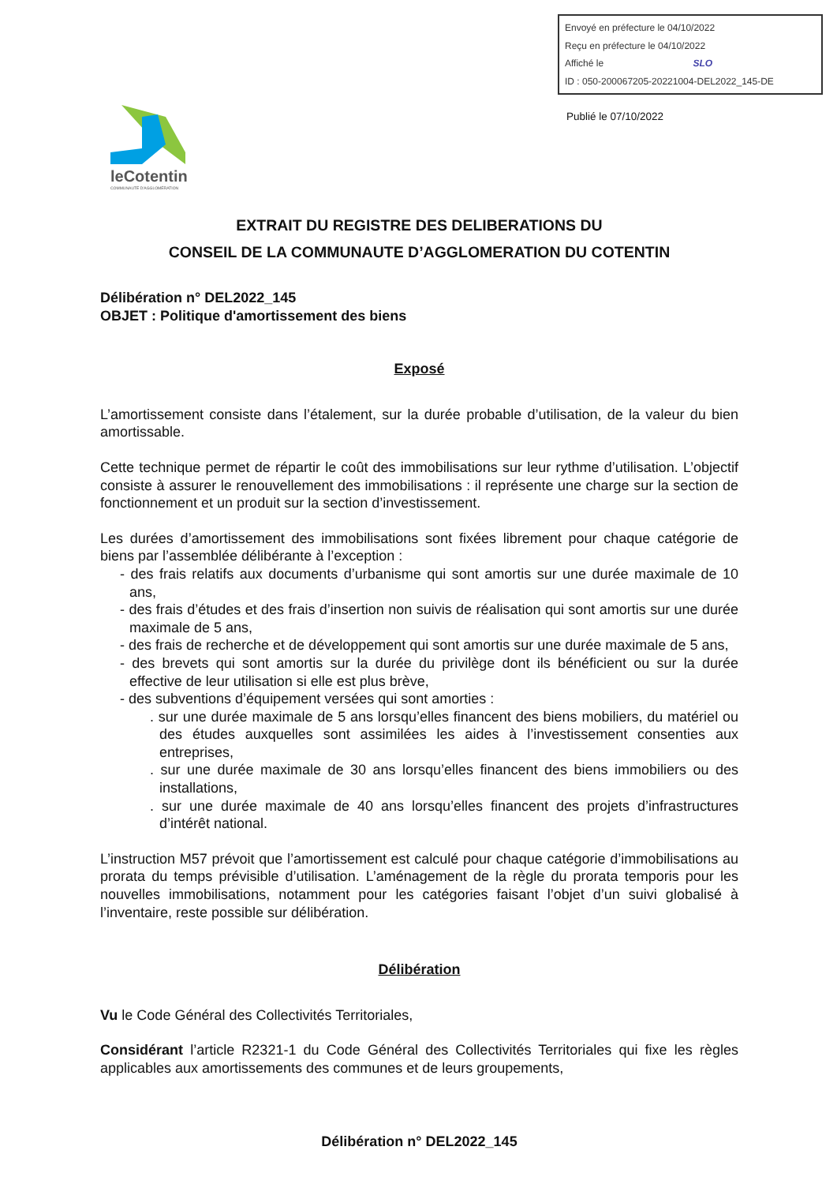Envoyé en préfecture le 04/10/2022
Reçu en préfecture le 04/10/2022
Affiché le SLO
ID : 050-200067205-20221004-DEL2022_145-DE
Publié le 07/10/2022
leCotentin
COMMUNAUTÉ D'AGGLOMÉRATION
EXTRAIT DU REGISTRE DES DELIBERATIONS DU
CONSEIL DE LA COMMUNAUTE D’AGGLOMERATION DU COTENTIN
Délibération n° DEL2022_145
OBJET : Politique d'amortissement des biens
Exposé
L’amortissement consiste dans l’étalement, sur la durée probable d’utilisation, de la valeur du bien amortissable.
Cette technique permet de répartir le coût des immobilisations sur leur rythme d’utilisation. L’objectif consiste à assurer le renouvellement des immobilisations : il représente une charge sur la section de fonctionnement et un produit sur la section d’investissement.
Les durées d’amortissement des immobilisations sont fixées librement pour chaque catégorie de biens par l’assemblée délibérante à l’exception :
- des frais relatifs aux documents d’urbanisme qui sont amortis sur une durée maximale de 10 ans,
- des frais d’études et des frais d’insertion non suivis de réalisation qui sont amortis sur une durée maximale de 5 ans,
- des frais de recherche et de développement qui sont amortis sur une durée maximale de 5 ans,
- des brevets qui sont amortis sur la durée du privilège dont ils bénéficient ou sur la durée effective de leur utilisation si elle est plus brève,
- des subventions d’équipement versées qui sont amorties :
. sur une durée maximale de 5 ans lorsqu’elles financent des biens mobiliers, du matériel ou des études auxquelles sont assimilées les aides à l’investissement consenties aux entreprises,
. sur une durée maximale de 30 ans lorsqu’elles financent des biens immobiliers ou des installations,
. sur une durée maximale de 40 ans lorsqu’elles financent des projets d’infrastructures d’intérêt national.
L’instruction M57 prévoit que l’amortissement est calculé pour chaque catégorie d’immobilisations au prorata du temps prévisible d’utilisation. L’aménagement de la règle du prorata temporis pour les nouvelles immobilisations, notamment pour les catégories faisant l’objet d’un suivi globalisé à l’inventaire, reste possible sur délibération.
Délibération
Vu le Code Général des Collectivités Territoriales,
Considérant l’article R2321-1 du Code Général des Collectivités Territoriales qui fixe les règles applicables aux amortissements des communes et de leurs groupements,
Délibération n° DEL2022_145